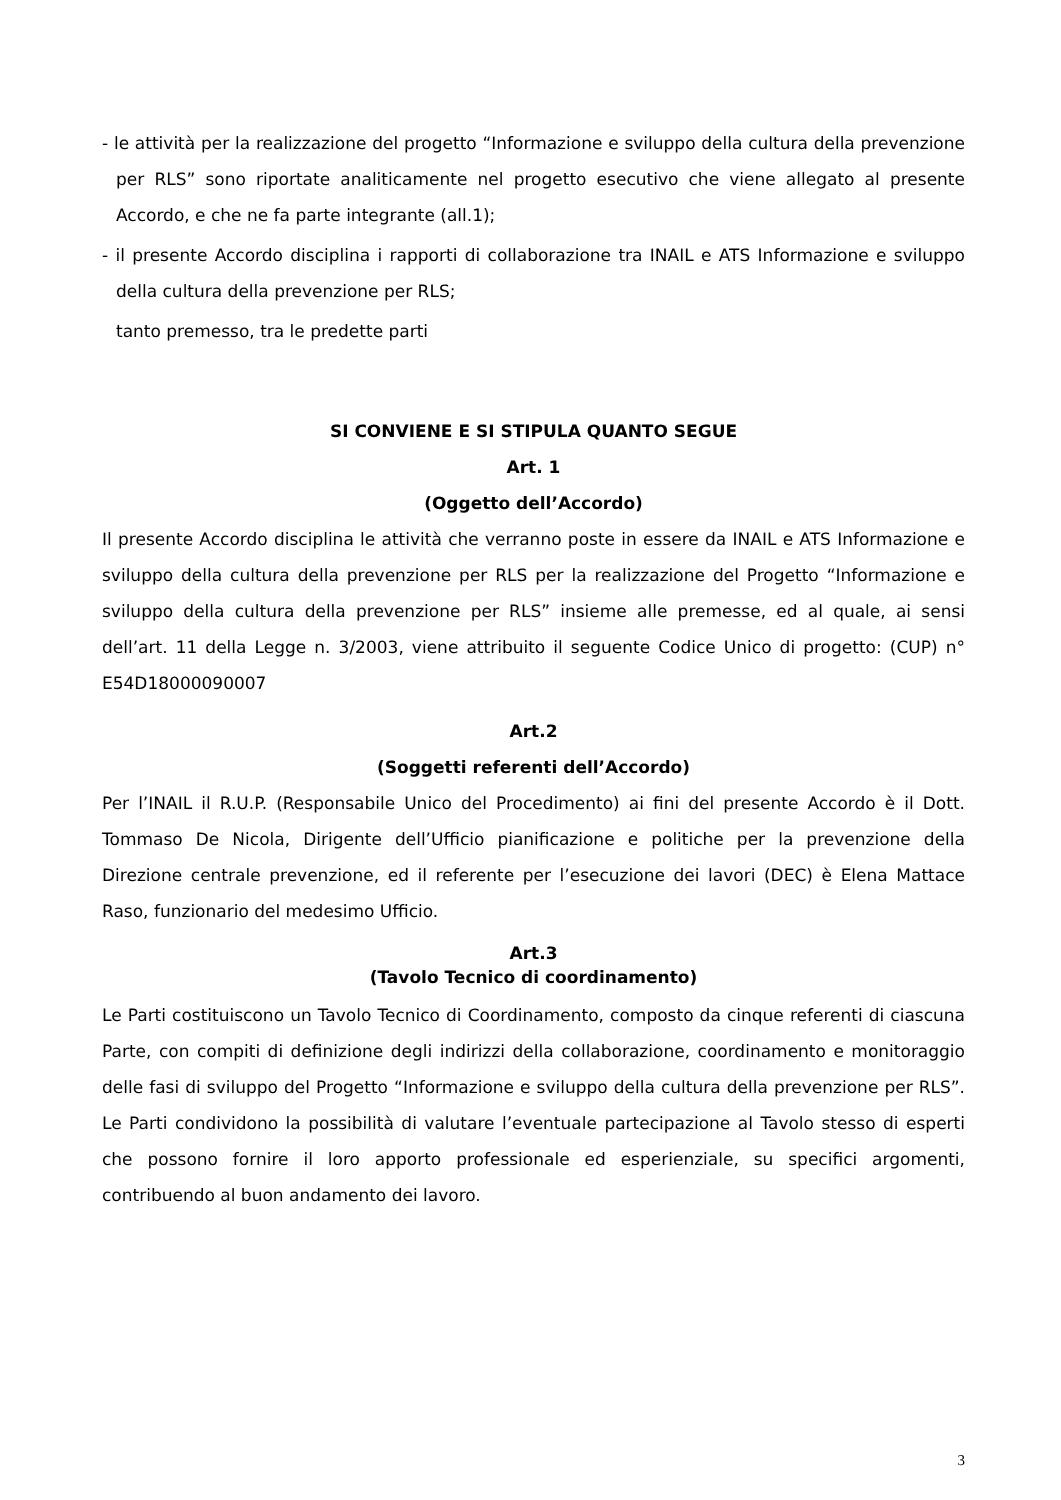- le attività per la realizzazione del progetto “Informazione e sviluppo della cultura della prevenzione per RLS” sono riportate analiticamente nel progetto esecutivo che viene allegato al presente Accordo, e che ne fa parte integrante (all.1);
- il presente Accordo disciplina i rapporti di collaborazione tra INAIL e ATS Informazione e sviluppo della cultura della prevenzione per RLS;
tanto premesso, tra le predette parti
SI CONVIENE E SI STIPULA QUANTO SEGUE
Art. 1
(Oggetto dell’Accordo)
Il presente Accordo disciplina le attività che verranno poste in essere da INAIL e ATS Informazione e sviluppo della cultura della prevenzione per RLS per la realizzazione del Progetto “Informazione e sviluppo della cultura della prevenzione per RLS” insieme alle premesse, ed al quale, ai sensi dell’art. 11 della Legge n. 3/2003, viene attribuito il seguente Codice Unico di progetto: (CUP) n° E54D18000090007
Art.2
(Soggetti referenti dell’Accordo)
Per l’INAIL il R.U.P. (Responsabile Unico del Procedimento) ai fini del presente Accordo è il Dott. Tommaso De Nicola, Dirigente dell’Ufficio pianificazione e politiche per la prevenzione della Direzione centrale prevenzione, ed il referente per l’esecuzione dei lavori (DEC) è Elena Mattace Raso, funzionario del medesimo Ufficio.
Art.3
(Tavolo Tecnico di coordinamento)
Le Parti costituiscono un Tavolo Tecnico di Coordinamento, composto da cinque referenti di ciascuna Parte, con compiti di definizione degli indirizzi della collaborazione, coordinamento e monitoraggio delle fasi di sviluppo del Progetto “Informazione e sviluppo della cultura della prevenzione per RLS”. Le Parti condividono la possibilità di valutare l’eventuale partecipazione al Tavolo stesso di esperti che possono fornire il loro apporto professionale ed esperienziale, su specifici argomenti, contribuendo al buon andamento dei lavoro.
3